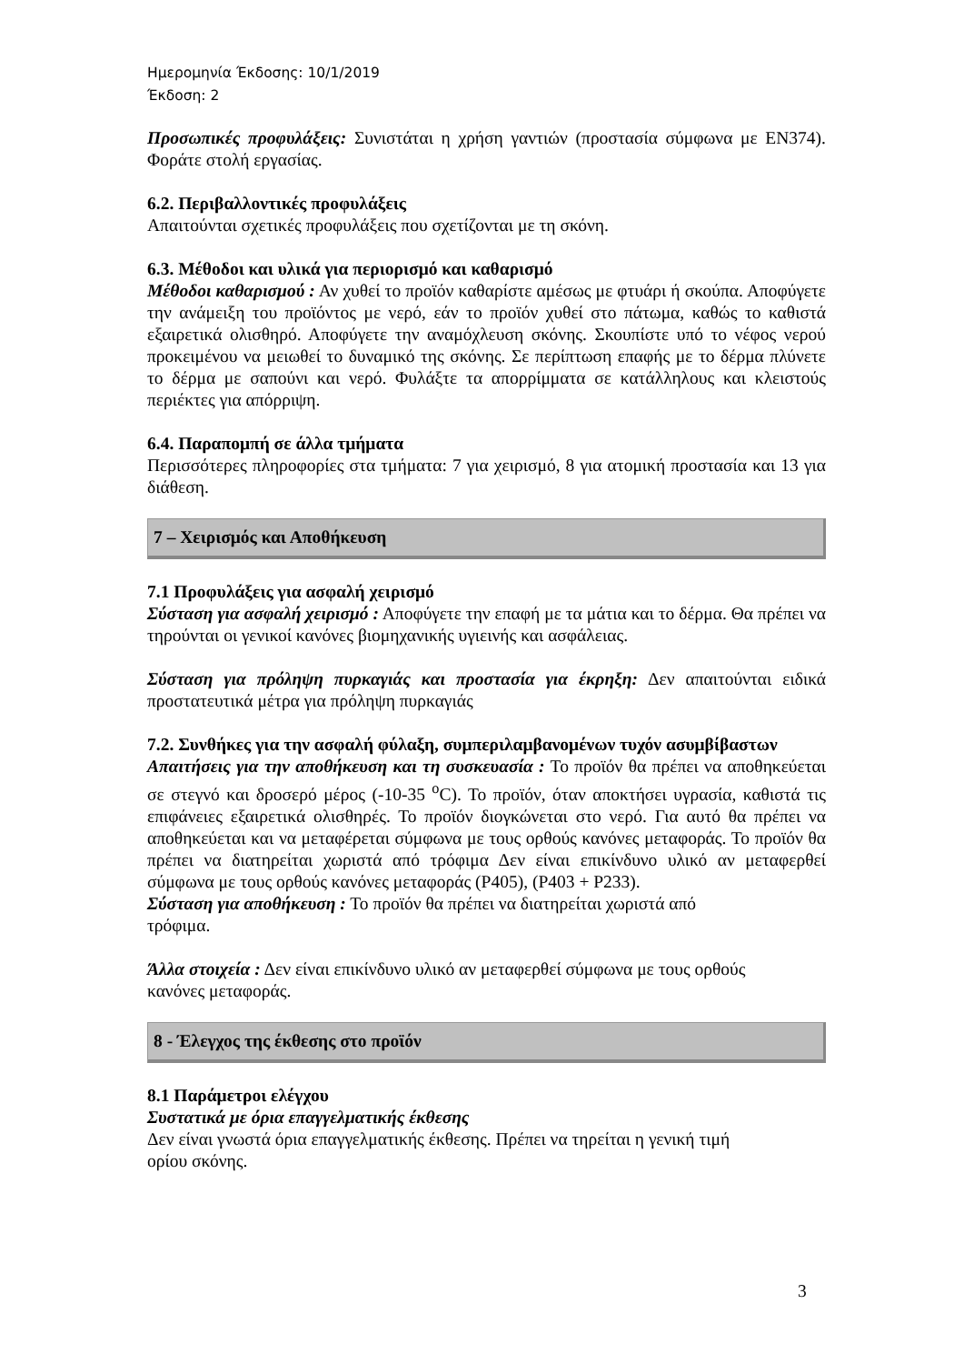Ημερομηνία Έκδοσης: 10/1/2019
Έκδοση: 2
Προσωπικές προφυλάξεις: Συνιστάται η χρήση γαντιών (προστασία σύμφωνα με EN374). Φοράτε στολή εργασίας.
6.2. Περιβαλλοντικές προφυλάξεις
Απαιτούνται σχετικές προφυλάξεις που σχετίζονται με τη σκόνη.
6.3. Μέθοδοι και υλικά για περιορισμό και καθαρισμό
Μέθοδοι καθαρισμού : Αν χυθεί το προϊόν καθαρίστε αμέσως με φτυάρι ή σκούπα. Αποφύγετε την ανάμειξη του προϊόντος με νερό, εάν το προϊόν χυθεί στο πάτωμα, καθώς το καθιστά εξαιρετικά ολισθηρό. Αποφύγετε την αναμόχλευση σκόνης. Σκουπίστε υπό το νέφος νερού προκειμένου να μειωθεί το δυναμικό της σκόνης. Σε περίπτωση επαφής με το δέρμα πλύνετε το δέρμα με σαπούνι και νερό. Φυλάξτε τα απορρίμματα σε κατάλληλους και κλειστούς περιέκτες για απόρριψη.
6.4. Παραπομπή σε άλλα τμήματα
Περισσότερες πληροφορίες στα τμήματα: 7 για χειρισμό, 8 για ατομική προστασία και 13 για διάθεση.
7 – Χειρισμός και Αποθήκευση
7.1 Προφυλάξεις για ασφαλή χειρισμό
Σύσταση για ασφαλή χειρισμό : Αποφύγετε την επαφή με τα μάτια και το δέρμα. Θα πρέπει να τηρούνται οι γενικοί κανόνες βιομηχανικής υγιεινής και ασφάλειας.
Σύσταση για πρόληψη πυρκαγιάς και προστασία για έκρηξη: Δεν απαιτούνται ειδικά προστατευτικά μέτρα για πρόληψη πυρκαγιάς
7.2. Συνθήκες για την ασφαλή φύλαξη, συμπεριλαμβανομένων τυχόν ασυμβίβαστων
Απαιτήσεις για την αποθήκευση και τη συσκευασία : Το προϊόν θα πρέπει να αποθηκεύεται σε στεγνό και δροσερό μέρος (-10-35 <sup>o</sup>C). Το προϊόν, όταν αποκτήσει υγρασία, καθιστά τις επιφάνειες εξαιρετικά ολισθηρές. Το προϊόν διογκώνεται στο νερό. Για αυτό θα πρέπει να αποθηκεύεται και να μεταφέρεται σύμφωνα με τους ορθούς κανόνες μεταφοράς. Το προϊόν θα πρέπει να διατηρείται χωριστά από τρόφιμα Δεν είναι επικίνδυνο υλικό αν μεταφερθεί σύμφωνα με τους ορθούς κανόνες μεταφοράς (P405), (P403 + P233).
Σύσταση για αποθήκευση : Το προϊόν θα πρέπει να διατηρείται χωριστά από
τρόφιμα.
Άλλα στοιχεία : Δεν είναι επικίνδυνο υλικό αν μεταφερθεί σύμφωνα με τους ορθούς
κανόνες μεταφοράς.
8 - Έλεγχος της έκθεσης στο προϊόν
8.1 Παράμετροι ελέγχου
Συστατικά με όρια επαγγελματικής έκθεσης
Δεν είναι γνωστά όρια επαγγελματικής έκθεσης. Πρέπει να τηρείται η γενική τιμή
ορίου σκόνης.
3